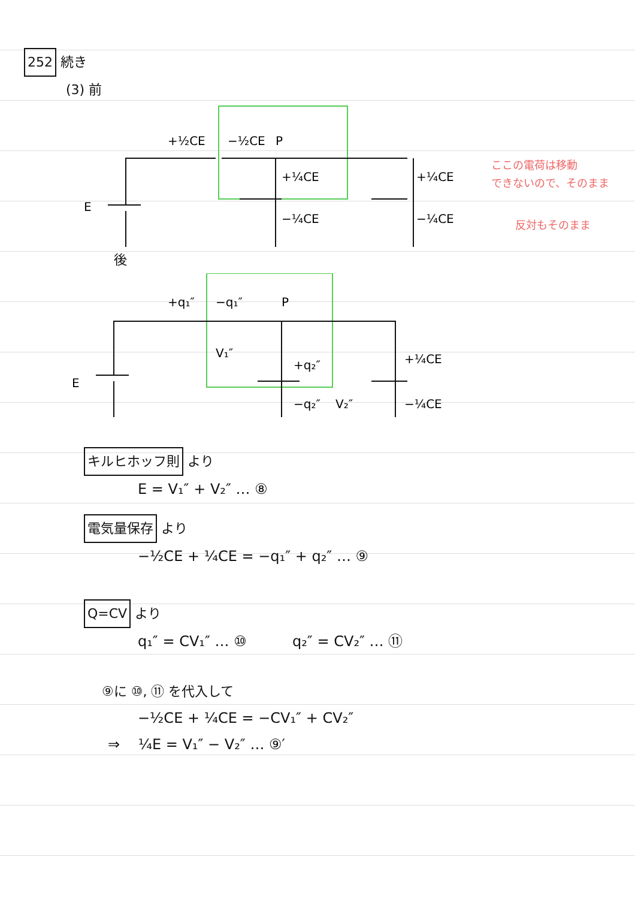252 続き
(3) 前
E
+½CE
−½CE
P
+¼CE
−¼CE
+¼CE
−¼CE
ここの電荷は移動
できないので、そのまま
反対もそのまま
後
E
+q₁″
−q₁″
P
V₁″
+q₂″
−q₂″
V₂″
+¼CE
−¼CE
キルヒホッフ則 より
E = V₁″ + V₂″ … ⑧
電気量保存 より
−½CE + ¼CE = −q₁″ + q₂″ … ⑨
Q=CV より
q₁″ = CV₁″ … ⑩ q₂″ = CV₂″ … ⑪
⑨に ⑩, ⑪ を代入して
−½CE + ¼CE = −CV₁″ + CV₂″
⇒ ¼E = V₁″ − V₂″ … ⑨′